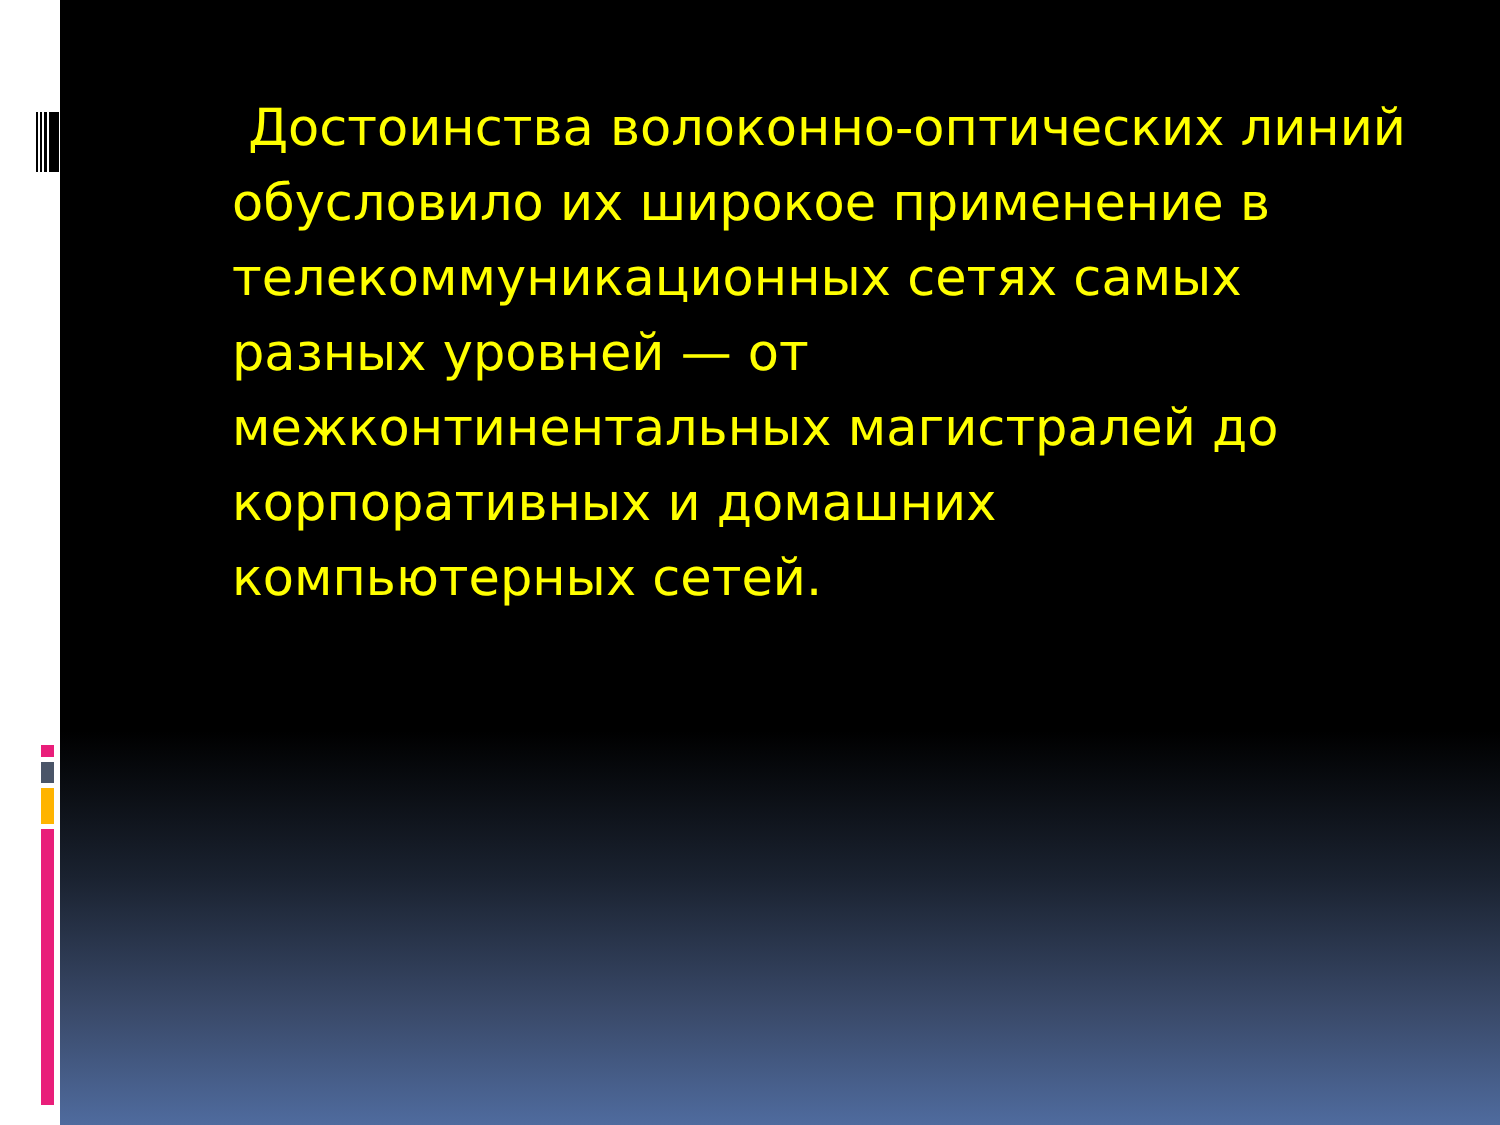Достоинства волоконно-оптических линий обусловило их широкое применение в телекоммуникационных сетях самых разных уровней — от межконтинентальных магистралей до корпоративных и домашних компьютерных сетей.